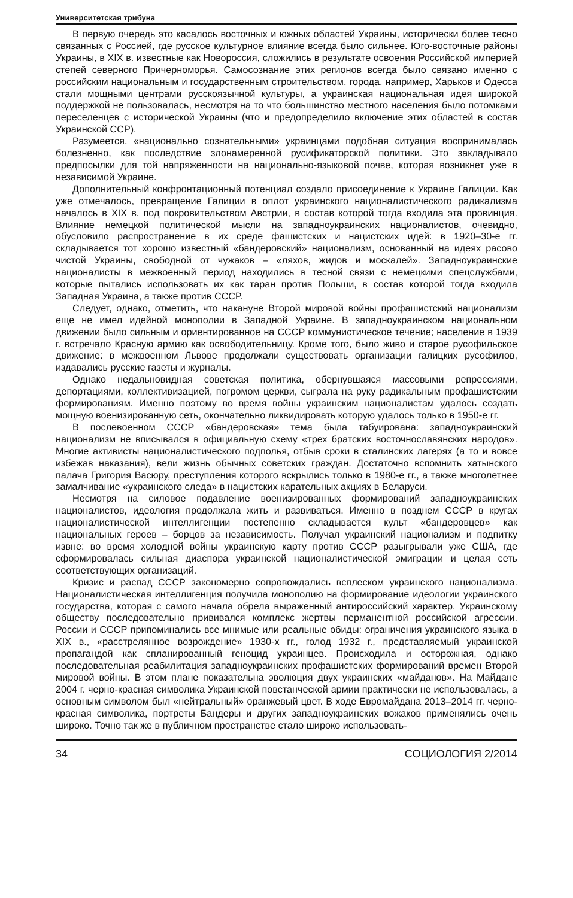Университетская трибуна
В первую очередь это касалось восточных и южных областей Украины, исторически более тесно связанных с Россией, где русское культурное влияние всегда было сильнее. Юго-восточные районы Украины, в XIX в. известные как Новороссия, сложились в результате освоения Российской империей степей северного Причерноморья. Самосознание этих регионов всегда было связано именно с российским национальным и государственным строительством, города, например, Харьков и Одесса стали мощными центрами русскоязычной культуры, а украинская национальная идея широкой поддержкой не пользовалась, несмотря на то что большинство местного населения было потомками переселенцев с исторической Украины (что и предопределило включение этих областей в состав Украинской ССР).
Разумеется, «национально сознательными» украинцами подобная ситуация воспринималась болезненно, как последствие злонамеренной русификаторской политики. Это закладывало предпосылки для той напряженности на национально-языковой почве, которая возникнет уже в независимой Украине.
Дополнительный конфронтационный потенциал создало присоединение к Украине Галиции. Как уже отмечалось, превращение Галиции в оплот украинского националистического радикализма началось в XIX в. под покровительством Австрии, в состав которой тогда входила эта провинция. Влияние немецкой политической мысли на западноукраинских националистов, очевидно, обусловило распространение в их среде фашистских и нацистских идей: в 1920–30-е гг. складывается тот хорошо известный «бандеровский» национализм, основанный на идеях расово чистой Украины, свободной от чужаков – «ляхов, жидов и москалей». Западноукраинские националисты в межвоенный период находились в тесной связи с немецкими спецслужбами, которые пытались использовать их как таран против Польши, в состав которой тогда входила Западная Украина, а также против СССР.
Следует, однако, отметить, что накануне Второй мировой войны профашистский национализм еще не имел идейной монополии в Западной Украине. В западноукраинском национальном движении было сильным и ориентированное на СССР коммунистическое течение; население в 1939 г. встречало Красную армию как освободительницу. Кроме того, было живо и старое русофильское движение: в межвоенном Львове продолжали существовать организации галицких русофилов, издавались русские газеты и журналы.
Однако недальновидная советская политика, обернувшаяся массовыми репрессиями, депортациями, коллективизацией, погромом церкви, сыграла на руку радикальным профашистским формированиям. Именно поэтому во время войны украинским националистам удалось создать мощную военизированную сеть, окончательно ликвидировать которую удалось только в 1950-е гг.
В послевоенном СССР «бандеровская» тема была табуирована: западноукраинский национализм не вписывался в официальную схему «трех братских восточнославянских народов». Многие активисты националистического подполья, отбыв сроки в сталинских лагерях (а то и вовсе избежав наказания), вели жизнь обычных советских граждан. Достаточно вспомнить хатынского палача Григория Васюру, преступления которого вскрылись только в 1980-е гг., а также многолетнее замалчивание «украинского следа» в нацистских карательных акциях в Беларуси.
Несмотря на силовое подавление военизированных формирований западноукраинских националистов, идеология продолжала жить и развиваться. Именно в позднем СССР в кругах националистической интеллигенции постепенно складывается культ «бандеровцев» как национальных героев – борцов за независимость. Получал украинский национализм и подпитку извне: во время холодной войны украинскую карту против СССР разыгрывали уже США, где сформировалась сильная диаспора украинской националистической эмиграции и целая сеть соответствующих организаций.
Кризис и распад СССР закономерно сопровождались всплеском украинского национализма. Националистическая интеллигенция получила монополию на формирование идеологии украинского государства, которая с самого начала обрела выраженный антироссийский характер. Украинскому обществу последовательно прививался комплекс жертвы перманентной российской агрессии. России и СССР припоминались все мнимые или реальные обиды: ограничения украинского языка в XIX в., «расстрелянное возрождение» 1930-х гг., голод 1932 г., представляемый украинской пропагандой как спланированный геноцид украинцев. Происходила и осторожная, однако последовательная реабилитация западноукраинских профашистских формирований времен Второй мировой войны. В этом плане показательна эволюция двух украинских «майданов». На Майдане 2004 г. черно-красная символика Украинской повстанческой армии практически не использовалась, а основным символом был «нейтральный» оранжевый цвет. В ходе Евромайдана 2013–2014 гг. черно-красная символика, портреты Бандеры и других западноукраинских вожаков применялись очень широко. Точно так же в публичном пространстве стало широко использовать-
34 СОЦИОЛОГИЯ 2/2014